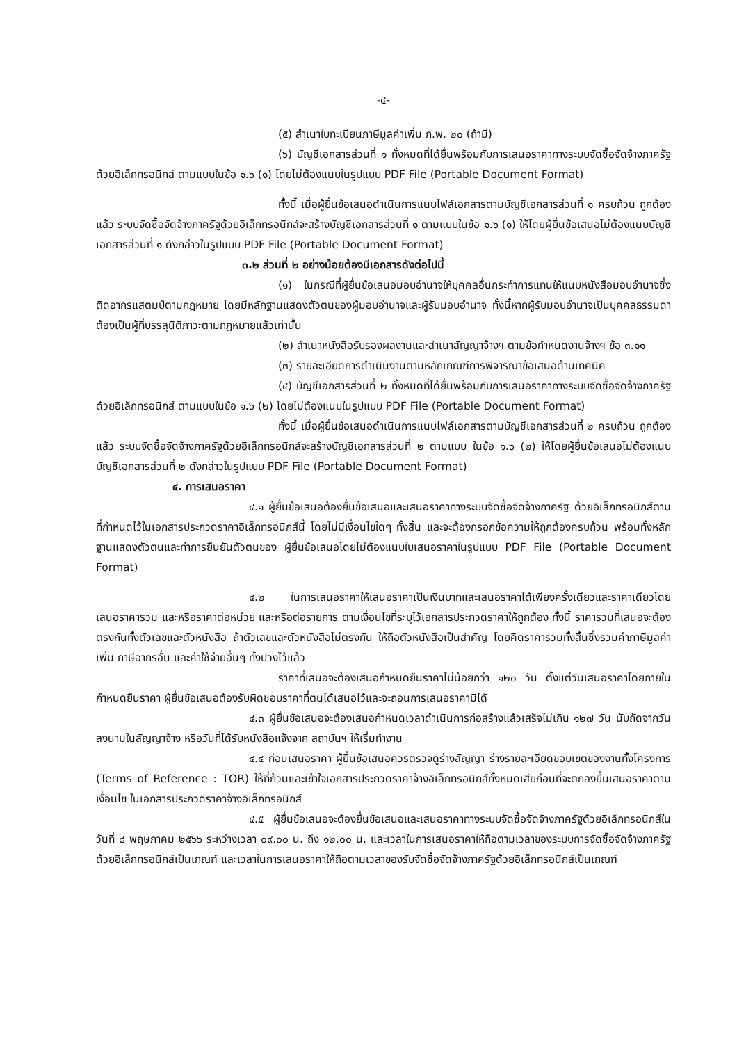-๔-
(๕) สำเนาใบทะเบียนภาษีมูลค่าเพิ่ม ภ.พ. ๒๐ (ถ้ามี)
(๖) บัญชีเอกสารส่วนที่ ๑ ทั้งหมดที่ได้ยื่นพร้อมกับการเสนอราคาทางระบบจัดซื้อจัดจ้างภาครัฐด้วยอิเล็กทรอนิกส์ ตามแบบในข้อ ๑.๖ (๑) โดยไม่ต้องแนบในรูปแบบ PDF File (Portable Document Format)
ทั้งนี้ เมื่อผู้ยื่นข้อเสนอดำเนินการแนบไฟล์เอกสารตามบัญชีเอกสารส่วนที่ ๑ ครบถ้วน ถูกต้องแล้ว ระบบจัดซื้อจัดจ้างภาครัฐด้วยอิเล็กทรอนิกส์จะสร้างบัญชีเอกสารส่วนที่ ๑ ตามแบบในข้อ ๑.๖ (๑) ให้โดยผู้ยื่นข้อเสนอไม่ต้องแนบบัญชีเอกสารส่วนที่ ๑ ดังกล่าวในรูปแบบ PDF File (Portable Document Format)
๓.๒ ส่วนที่ ๒ อย่างน้อยต้องมีเอกสารดังต่อไปนี้
(๑) ในกรณีที่ผู้ยื่นข้อเสนอมอบอำนาจให้บุคคลอื่นกระทำการแทนให้แนบหนังสือมอบอำนาจซึ่งติดอากรแสตมป์ตามกฎหมาย โดยมีหลักฐานแสดงตัวตนของผู้มอบอำนาจและผู้รับมอบอำนาจ ทั้งนี้หากผู้รับมอบอำนาจเป็นบุคคลธรรมดาต้องเป็นผู้ที่บรรลุนิติภาวะตามกฎหมายแล้วเท่านั้น
(๒) สำเนาหนังสือรับรองผลงานและสำเนาสัญญาจ้างฯ ตามข้อกำหนดงานจ้างฯ ข้อ ๓.๑๑
(๓) รายละเอียดการดำเนินงานตามหลักเกณฑ์การพิจารณาข้อเสนอด้านเทคนิค
(๔) บัญชีเอกสารส่วนที่ ๒ ทั้งหมดที่ได้ยื่นพร้อมกับการเสนอราคาทางระบบจัดซื้อจัดจ้างภาครัฐด้วยอิเล็กทรอนิกส์ ตามแบบในข้อ ๑.๖ (๒) โดยไม่ต้องแนบในรูปแบบ PDF File (Portable Document Format)
ทั้งนี้ เมื่อผู้ยื่นข้อเสนอดำเนินการแนบไฟล์เอกสารตามบัญชีเอกสารส่วนที่ ๒ ครบถ้วน ถูกต้องแล้ว ระบบจัดซื้อจัดจ้างภาครัฐด้วยอิเล็กทรอนิกส์จะสร้างบัญชีเอกสารส่วนที่ ๒ ตามแบบ ในข้อ ๑.๖ (๒) ให้โดยผู้ยื่นข้อเสนอไม่ต้องแนบบัญชีเอกสารส่วนที่ ๒ ดังกล่าวในรูปแบบ PDF File (Portable Document Format)
๔. การเสนอราคา
๔.๑ ผู้ยื่นข้อเสนอต้องยื่นข้อเสนอและเสนอราคาทางระบบจัดซื้อจัดจ้างภาครัฐ ด้วยอิเล็กทรอนิกส์ตามที่กำหนดไว้ในเอกสารประกวดราคาอิเล็กทรอนิกส์นี้ โดยไม่มีเงื่อนไขใดๆ ทั้งสิ้น และจะต้องกรอกข้อความให้ถูกต้องครบถ้วน พร้อมทั้งหลักฐานแสดงตัวตนและทำการยืนยันตัวตนของ ผู้ยื่นข้อเสนอโดยไม่ต้องแนบใบเสนอราคาในรูปแบบ PDF File (Portable Document Format)
๔.๒ ในการเสนอราคาให้เสนอราคาเป็นเงินบาทและเสนอราคาได้เพียงครั้งเดียวและราคาเดียวโดยเสนอราคารวม และหรือราคาต่อหน่วย และหรือต่อรายการ ตามเงื่อนไขที่ระบุไว้เอกสารประกวดราคาให้ถูกต้อง ทั้งนี้ ราคารวมที่เสนอจะต้องตรงกันทั้งตัวเลขและตัวหนังสือ ถ้าตัวเลขและตัวหนังสือไม่ตรงกัน ให้ถือตัวหนังสือเป็นสำคัญ โดยคิดราคารวมทั้งสิ้นซึ่งรวมค่าภาษีมูลค่าเพิ่ม ภาษีอากรอื่น และค่าใช้จ่ายอื่นๆ ทั้งปวงไว้แล้ว
ราคาที่เสนอจะต้องเสนอกำหนดยืนราคาไม่น้อยกว่า ๑๒๐ วัน ตั้งแต่วันเสนอราคาโดยภายในกำหนดยืนราคา ผู้ยื่นข้อเสนอต้องรับผิดชอบราคาที่ตนได้เสนอไว้และจะถอนการเสนอราคามิได้
๔.๓ ผู้ยื่นข้อเสนอจะต้องเสนอกำหนดเวลาดำเนินการก่อสร้างแล้วเสร็จไม่เกิน ๑๒๗ วัน นับถัดจากวันลงนามในสัญญาจ้าง หรือวันที่ได้รับหนังสือแจ้งจาก สถาบันฯ ให้เริ่มทำงาน
๔.๔ ก่อนเสนอราคา ผู้ยื่นข้อเสนอควรตรวจดูร่างสัญญา ร่างรายละเอียดขอบเขตของงานทั้งโครงการ (Terms of Reference : TOR) ให้ถี่ถ้วนและเข้าใจเอกสารประกวดราคาจ้างอิเล็กทรอนิกส์ทั้งหมดเสียก่อนที่จะตกลงยื่นเสนอราคาตามเงื่อนไข ในเอกสารประกวดราคาจ้างอิเล็กทรอนิกส์
๔.๕ ผู้ยื่นข้อเสนอจะต้องยื่นข้อเสนอและเสนอราคาทางระบบจัดซื้อจัดจ้างภาครัฐด้วยอิเล็กทรอนิกส์ในวันที่ ๘ พฤษภาคม ๒๕๖๖ ระหว่างเวลา ๐๙.๐๐ น. ถึง ๑๒.๐๐ น. และเวลาในการเสนอราคาให้ถือตามเวลาของระบบการจัดซื้อจัดจ้างภาครัฐด้วยอิเล็กทรอนิกส์เป็นเกณฑ์ และเวลาในการเสนอราคาให้ถือตามเวลาของรับจัดซื้อจัดจ้างภาครัฐด้วยอิเล็กทรอนิกส์เป็นเกณฑ์